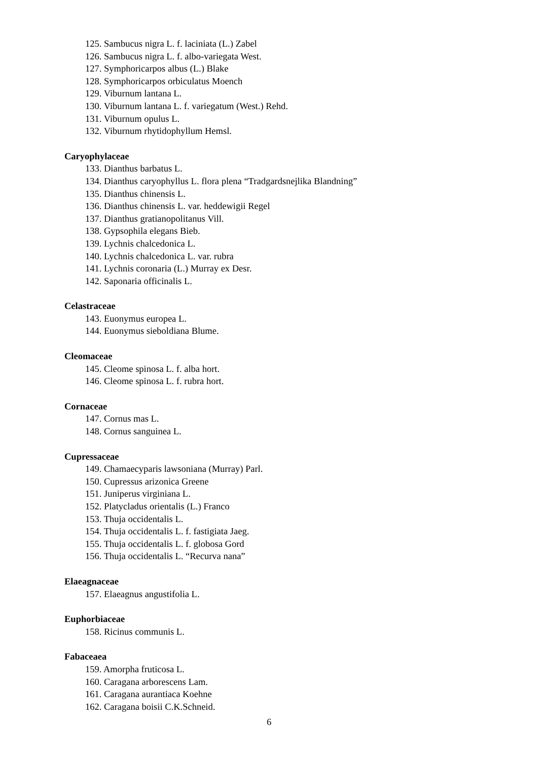125. Sambucus nigra L. f. laciniata (L.) Zabel
126. Sambucus nigra L. f. albo-variegata West.
127. Symphoricarpos albus (L.) Blake
128. Symphoricarpos orbiculatus Moench
129. Viburnum lantana L.
130. Viburnum lantana L. f. variegatum (West.) Rehd.
131. Viburnum opulus L.
132. Viburnum rhytidophyllum Hemsl.
Caryophylaceae
133. Dianthus barbatus L.
134. Dianthus caryophyllus L. flora plena “Tradgardsnejlika Blandning”
135. Dianthus chinensis L.
136. Dianthus chinensis L. var. heddewigii Regel
137. Dianthus gratianopolitanus Vill.
138. Gypsophila elegans Bieb.
139. Lychnis chalcedonica L.
140. Lychnis chalcedonica L. var. rubra
141. Lychnis coronaria (L.) Murray ex Desr.
142. Saponaria officinalis L.
Celastraceae
143. Euonymus europea L.
144. Euonymus sieboldiana Blume.
Cleomaceae
145. Cleome spinosa L. f. alba hort.
146. Cleome spinosa L. f. rubra hort.
Cornaceae
147. Cornus mas L.
148. Cornus sanguinea L.
Cupressaceae
149. Chamaecyparis lawsoniana (Murray) Parl.
150. Cupressus arizonica Greene
151. Juniperus virginiana L.
152. Platycladus orientalis (L.) Franco
153. Thuja occidentalis L.
154. Thuja occidentalis L. f. fastigiata Jaeg.
155. Thuja occidentalis L. f. globosa Gord
156. Thuja occidentalis L. “Recurva nana”
Elaeagnaceae
157. Elaeagnus angustifolia L.
Euphorbiaceae
158. Ricinus communis L.
Fabaceaea
159. Amorpha fruticosa L.
160. Caragana arborescens Lam.
161. Caragana aurantiaca Koehne
162. Caragana boisii C.K.Schneid.
6